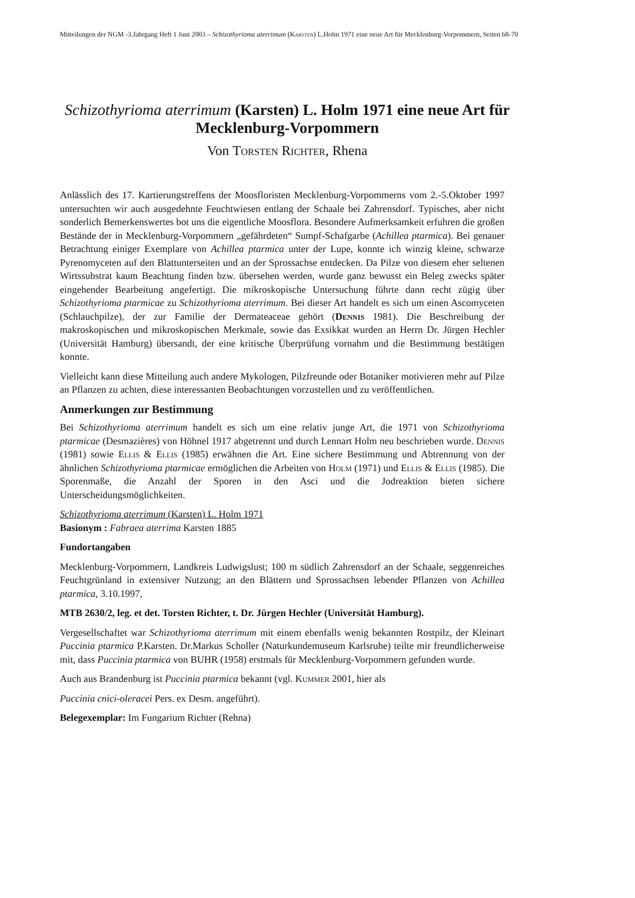Mitteilungen der NGM -3.Jahrgang Heft 1 Juni 2003 – Schizothyrioma aterrimum (Karsten) L.Holm 1971 eine neue Art für Mecklenburg-Vorpommern, Seiten 68-70
Schizothyrioma aterrimum (Karsten) L. Holm 1971 eine neue Art für Mecklenburg-Vorpommern
Von Torsten Richter, Rhena
Anlässlich des 17. Kartierungstreffens der Moosfloristen Mecklenburg-Vorpommerns vom 2.-5.Oktober 1997 untersuchten wir auch ausgedehnte Feuchtwiesen entlang der Schaale bei Zahrensdorf. Typisches, aber nicht sonderlich Bemerkenswertes bot uns die eigentliche Moosflora. Besondere Aufmerksamkeit erfuhren die großen Bestände der in Mecklenburg-Vorpommern „gefährdeten“ Sumpf-Schafgarbe (Achillea ptarmica). Bei genauer Betrachtung einiger Exemplare von Achillea ptarmica unter der Lupe, konnte ich winzig kleine, schwarze Pyrenomyceten auf den Blattunterseiten und an der Sprossachse entdecken. Da Pilze von diesem eher seltenen Wirtssubstrat kaum Beachtung finden bzw. übersehen werden, wurde ganz bewusst ein Beleg zwecks später eingehender Bearbeitung angefertigt. Die mikroskopische Untersuchung führte dann recht zügig über Schizothyrioma ptarmicae zu Schizothyrioma aterrimum. Bei dieser Art handelt es sich um einen Ascomyceten (Schlauchpilze), der zur Familie der Dermateaceae gehört (Dennis 1981). Die Beschreibung der makroskopischen und mikroskopischen Merkmale, sowie das Exsikkat wurden an Herrn Dr. Jürgen Hechler (Universität Hamburg) übersandt, der eine kritische Überprüfung vornahm und die Bestimmung bestätigen konnte.
Vielleicht kann diese Mitteilung auch andere Mykologen, Pilzfreunde oder Botaniker motivieren mehr auf Pilze an Pflanzen zu achten, diese interessanten Beobachtungen vorzustellen und zu veröffentlichen.
Anmerkungen zur Bestimmung
Bei Schizothyrioma aterrimum handelt es sich um eine relativ junge Art, die 1971 von Schizothyrioma ptarmicae (Desmazières) von Höhnel 1917 abgetrennt und durch Lennart Holm neu beschrieben wurde. Dennis (1981) sowie Ellis & Ellis (1985) erwähnen die Art. Eine sichere Bestimmung und Abtrennung von der ähnlichen Schizothyrioma ptarmicae ermöglichen die Arbeiten von Holm (1971) und Ellis & Ellis (1985). Die Sporenmaße, die Anzahl der Sporen in den Asci und die Jodreaktion bieten sichere Unterscheidungsmöglichkeiten.
Schizothyrioma aterrimum (Karsten) L. Holm 1971
Basionym : Fabraea aterrima Karsten 1885
Fundortangaben
Mecklenburg-Vorpommern, Landkreis Ludwigslust; 100 m südlich Zahrensdorf an der Schaale, seggenreiches Feuchtgrünland in extensiver Nutzung; an den Blättern und Sprossachsen lebender Pflanzen von Achillea ptarmica, 3.10.1997,
MTB 2630/2, leg. et det. Torsten Richter, t. Dr. Jürgen Hechler (Universität Hamburg).
Vergesellschaftet war Schizothyrioma aterrimum mit einem ebenfalls wenig bekannten Rostpilz, der Kleinart Puccinia ptarmica P.Karsten. Dr.Markus Scholler (Naturkundemuseum Karlsruhe) teilte mir freundlicherweise mit, dass Puccinia ptarmica von BUHR (1958) erstmals für Mecklenburg-Vorpommern gefunden wurde.
Auch aus Brandenburg ist Puccinia ptarmica bekannt (vgl. Kummer 2001, hier als
Puccinia cnici-oleracei Pers. ex Desm. angeführt).
Belegexemplar: Im Fungarium Richter (Rehna)